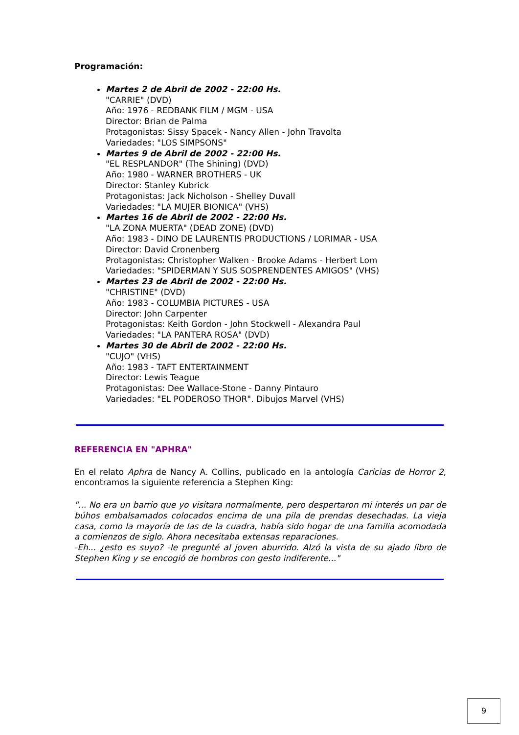Programación:
Martes 2 de Abril de 2002 - 22:00 Hs.
"CARRIE" (DVD)
Año: 1976 - REDBANK FILM / MGM - USA
Director: Brian de Palma
Protagonistas: Sissy Spacek - Nancy Allen - John Travolta
Variedades: "LOS SIMPSONS"
Martes 9 de Abril de 2002 - 22:00 Hs.
"EL RESPLANDOR" (The Shining) (DVD)
Año: 1980 - WARNER BROTHERS - UK
Director: Stanley Kubrick
Protagonistas: Jack Nicholson - Shelley Duvall
Variedades: "LA MUJER BIONICA" (VHS)
Martes 16 de Abril de 2002 - 22:00 Hs.
"LA ZONA MUERTA" (DEAD ZONE) (DVD)
Año: 1983 - DINO DE LAURENTIS PRODUCTIONS / LORIMAR - USA
Director: David Cronenberg
Protagonistas: Christopher Walken - Brooke Adams - Herbert Lom
Variedades: "SPIDERMAN Y SUS SOSPRENDENTES AMIGOS" (VHS)
Martes 23 de Abril de 2002 - 22:00 Hs.
"CHRISTINE" (DVD)
Año: 1983 - COLUMBIA PICTURES - USA
Director: John Carpenter
Protagonistas: Keith Gordon - John Stockwell - Alexandra Paul
Variedades: "LA PANTERA ROSA" (DVD)
Martes 30 de Abril de 2002 - 22:00 Hs.
"CUJO" (VHS)
Año: 1983 - TAFT ENTERTAINMENT
Director: Lewis Teague
Protagonistas: Dee Wallace-Stone - Danny Pintauro
Variedades: "EL PODEROSO THOR". Dibujos Marvel (VHS)
REFERENCIA EN "APHRA"
En el relato Aphra de Nancy A. Collins, publicado en la antología Caricias de Horror 2, encontramos la siguiente referencia a Stephen King:
"... No era un barrio que yo visitara normalmente, pero despertaron mi interés un par de búhos embalsamados colocados encima de una pila de prendas desechadas. La vieja casa, como la mayoría de las de la cuadra, había sido hogar de una familia acomodada a comienzos de siglo. Ahora necesitaba extensas reparaciones.
-Eh... ¿esto es suyo? -le pregunté al joven aburrido. Alzó la vista de su ajado libro de Stephen King y se encogió de hombros con gesto indiferente..."
9